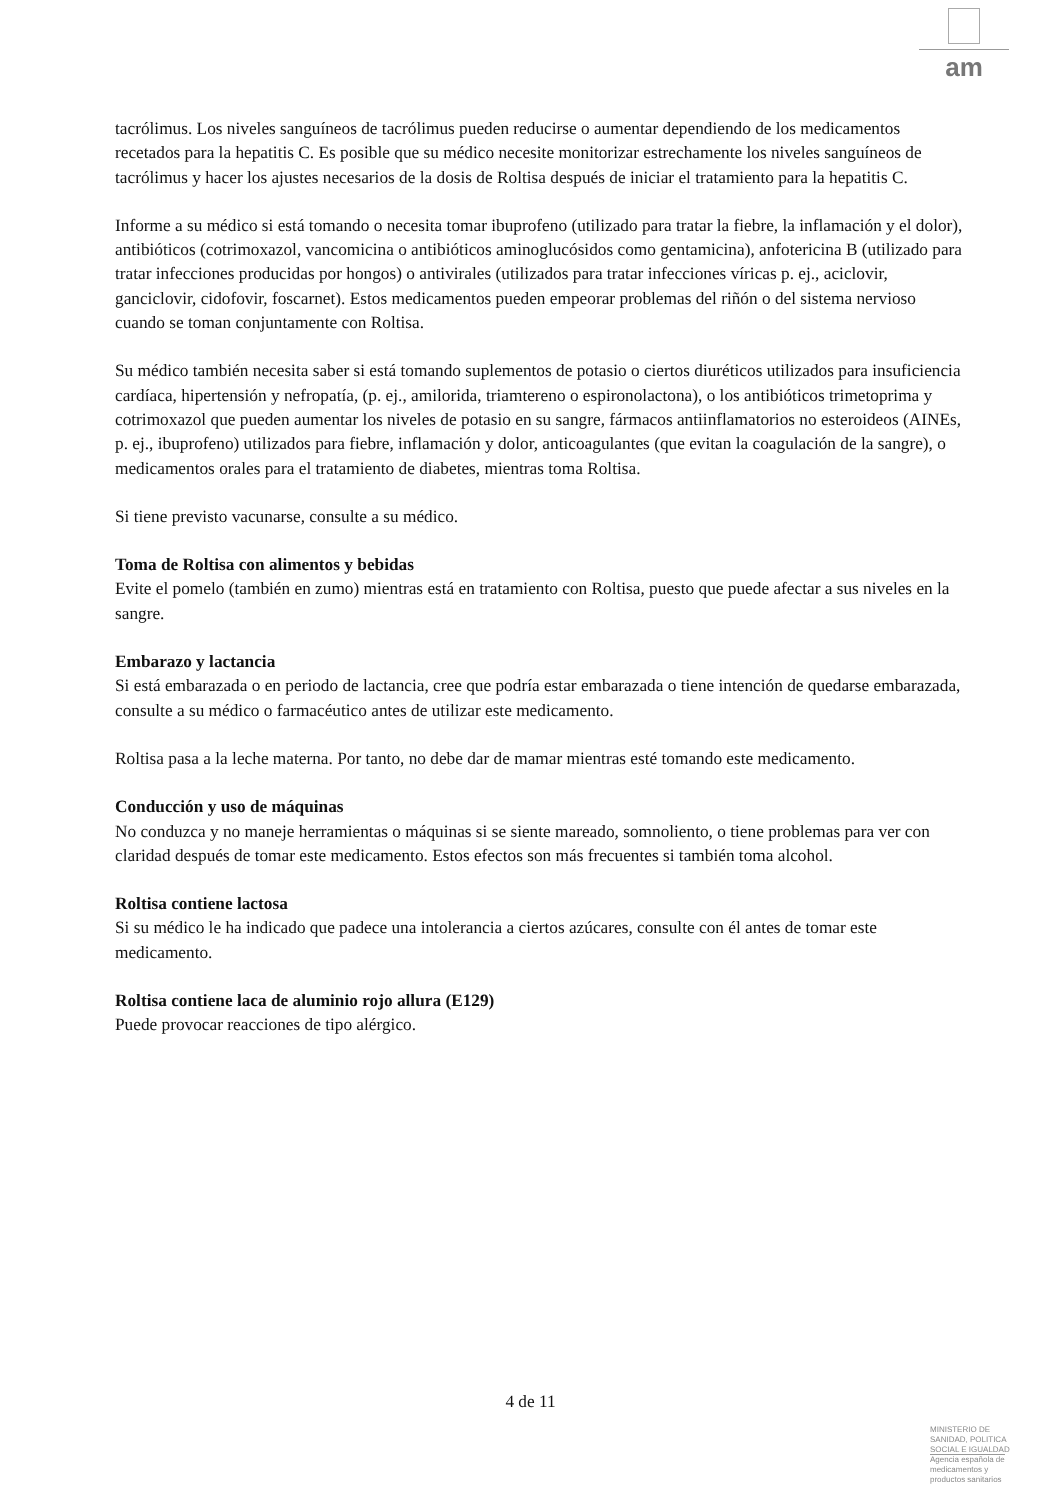am
tacrólimus. Los niveles sanguíneos de tacrólimus pueden reducirse o aumentar dependiendo de los medicamentos recetados para la hepatitis C. Es posible que su médico necesite monitorizar estrechamente los niveles sanguíneos de tacrólimus y hacer los ajustes necesarios de la dosis de Roltisa después de iniciar el tratamiento para la hepatitis C.
Informe a su médico si está tomando o necesita tomar ibuprofeno (utilizado para tratar la fiebre, la inflamación y el dolor), antibióticos (cotrimoxazol, vancomicina o antibióticos aminoglucósidos como gentamicina), anfotericina B (utilizado para tratar infecciones producidas por hongos) o antivirales (utilizados para tratar infecciones víricas p. ej., aciclovir, ganciclovir, cidofovir, foscarnet). Estos medicamentos pueden empeorar problemas del riñón o del sistema nervioso cuando se toman conjuntamente con Roltisa.
Su médico también necesita saber si está tomando suplementos de potasio o ciertos diuréticos utilizados para insuficiencia cardíaca, hipertensión y nefropatía, (p. ej., amilorida, triamtereno o espironolactona), o los antibióticos trimetoprima y cotrimoxazol que pueden aumentar los niveles de potasio en su sangre, fármacos antiinflamatorios no esteroideos (AINEs, p. ej., ibuprofeno) utilizados para fiebre, inflamación y dolor, anticoagulantes (que evitan la coagulación de la sangre), o medicamentos orales para el tratamiento de diabetes, mientras toma Roltisa.
Si tiene previsto vacunarse, consulte a su médico.
Toma de Roltisa con alimentos y bebidas
Evite el pomelo (también en zumo) mientras está en tratamiento con Roltisa, puesto que puede afectar a sus niveles en la sangre.
Embarazo y lactancia
Si está embarazada o en periodo de lactancia, cree que podría estar embarazada o tiene intención de quedarse embarazada, consulte a su médico o farmacéutico antes de utilizar este medicamento.
Roltisa pasa a la leche materna. Por tanto, no debe dar de mamar mientras esté tomando este medicamento.
Conducción y uso de máquinas
No conduzca y no maneje herramientas o máquinas si se siente mareado, somnoliento, o tiene problemas para ver con claridad después de tomar este medicamento. Estos efectos son más frecuentes si también toma alcohol.
Roltisa contiene lactosa
Si su médico le ha indicado que padece una intolerancia a ciertos azúcares, consulte con él antes de tomar este medicamento.
Roltisa contiene laca de aluminio rojo allura (E129)
Puede provocar reacciones de tipo alérgico.
4 de 11
MINISTERIO DE
SANIDAD, POLITICA
SOCIAL E IGUALDAD
Agencia española de
medicamentos y
productos sanitarios